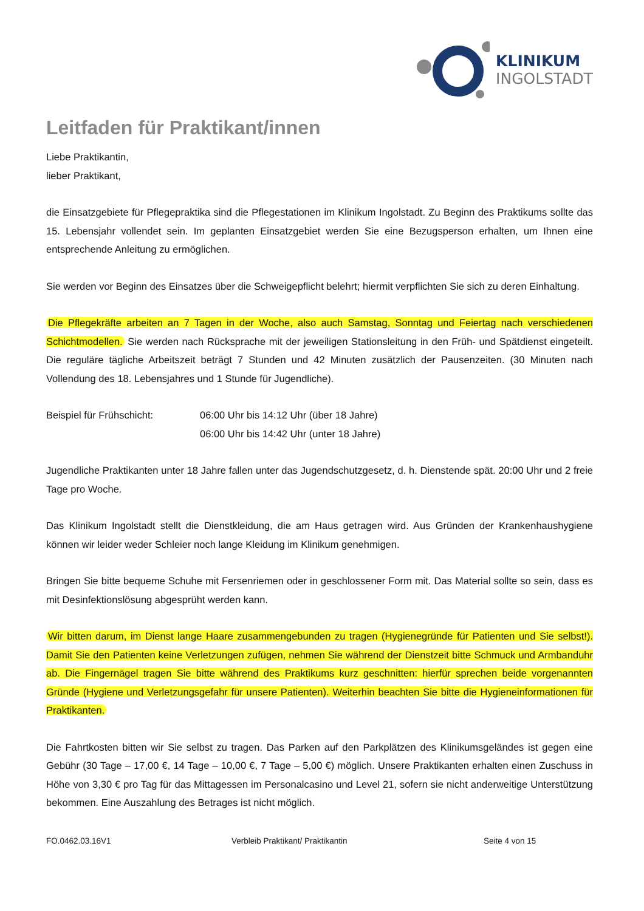KLINIKUM
INGOLSTADT
Leitfaden für Praktikant/innen
Liebe Praktikantin,
lieber Praktikant,
die Einsatzgebiete für Pflegepraktika sind die Pflegestationen im Klinikum Ingolstadt. Zu Beginn des Praktikums sollte das 15. Lebensjahr vollendet sein. Im geplanten Einsatzgebiet werden Sie eine Bezugsperson erhalten, um Ihnen eine entsprechende Anleitung zu ermöglichen.
Sie werden vor Beginn des Einsatzes über die Schweigepflicht belehrt; hiermit verpflichten Sie sich zu deren Einhaltung.
Die Pflegekräfte arbeiten an 7 Tagen in der Woche, also auch Samstag, Sonntag und Feiertag nach verschiedenen Schichtmodellen. Sie werden nach Rücksprache mit der jeweiligen Stationsleitung in den Früh- und Spätdienst eingeteilt. Die reguläre tägliche Arbeitszeit beträgt 7 Stunden und 42 Minuten zusätzlich der Pausenzeiten. (30 Minuten nach Vollendung des 18. Lebensjahres und 1 Stunde für Jugendliche).
Beispiel für Frühschicht: 06:00 Uhr bis 14:12 Uhr (über 18 Jahre)
06:00 Uhr bis 14:42 Uhr (unter 18 Jahre)
Jugendliche Praktikanten unter 18 Jahre fallen unter das Jugendschutzgesetz, d. h. Dienstende spät. 20:00 Uhr und 2 freie Tage pro Woche.
Das Klinikum Ingolstadt stellt die Dienstkleidung, die am Haus getragen wird. Aus Gründen der Krankenhaushygiene können wir leider weder Schleier noch lange Kleidung im Klinikum genehmigen.
Bringen Sie bitte bequeme Schuhe mit Fersenriemen oder in geschlossener Form mit. Das Material sollte so sein, dass es mit Desinfektionslösung abgesprüht werden kann.
Wir bitten darum, im Dienst lange Haare zusammengebunden zu tragen (Hygienegründe für Patienten und Sie selbst!). Damit Sie den Patienten keine Verletzungen zufügen, nehmen Sie während der Dienstzeit bitte Schmuck und Armbanduhr ab. Die Fingernägel tragen Sie bitte während des Praktikums kurz geschnitten: hierfür sprechen beide vorgenannten Gründe (Hygiene und Verletzungsgefahr für unsere Patienten). Weiterhin beachten Sie bitte die Hygieneinformationen für Praktikanten.
Die Fahrtkosten bitten wir Sie selbst zu tragen. Das Parken auf den Parkplätzen des Klinikumsgeländes ist gegen eine Gebühr (30 Tage – 17,00 €, 14 Tage – 10,00 €, 7 Tage – 5,00 €) möglich. Unsere Praktikanten erhalten einen Zuschuss in Höhe von 3,30 € pro Tag für das Mittagessen im Personalcasino und Level 21, sofern sie nicht anderweitige Unterstützung bekommen. Eine Auszahlung des Betrages ist nicht möglich.
FO.0462.03.16V1 Verbleib Praktikant/ Praktikantin Seite 4 von 15